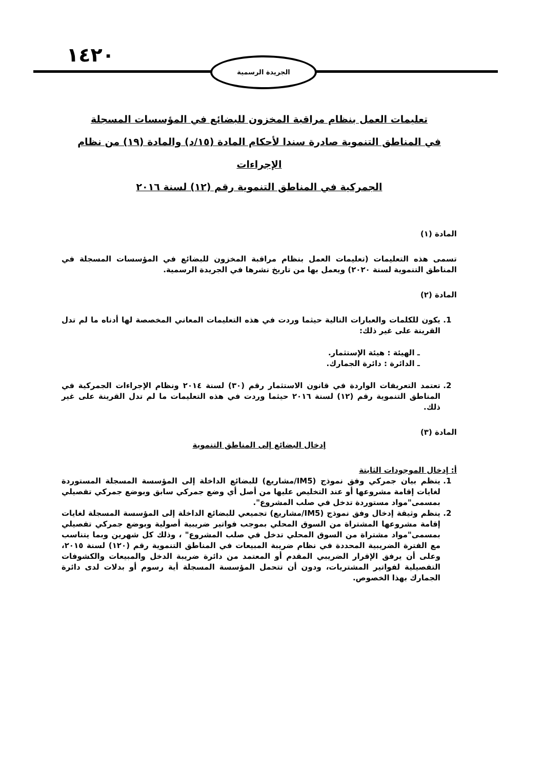١٤٢٠ الجريدة الرسمية
تعليمات العمل بنظام مراقبة المخزون للبضائع في المؤسسات المسجلة
في المناطق التنموية صادرة سندا لأحكام المادة (١٥/د) والمادة (١٩) من نظام الإجراءات
الجمركية في المناطق التنموية رقم (١٢) لسنة ٢٠١٦
المادة (١)
تسمى هذه التعليمات (تعليمات العمل بنظام مراقبة المخزون للبضائع في المؤسسات المسجلة في المناطق التنموية لسنة ٢٠٢٠) ويعمل بها من تاريخ نشرها في الجريدة الرسمية.
المادة (٢)
1. يكون للكلمات والعبارات التالية حيثما وردت في هذه التعليمات المعاني المخصصة لها أدناه ما لم تدل القرينة على غير ذلك:
ـ الهيئة : هيئة الإستثمار.
ـ الدائرة : دائرة الجمارك.
2. تعتمد التعريفات الواردة في قانون الاستثمار رقم (٣٠) لسنة ٢٠١٤ ونظام الإجراءات الجمركية في المناطق التنموية رقم (١٢) لسنة ٢٠١٦ حيثما وردت في هذه التعليمات ما لم تدل القرينة على غير ذلك.
المادة (٣)
إدخال البضائع إلى المناطق التنموية
أ: إدخال الموجودات الثابتة
1. ينظم بيان جمركي وفق نموذج (IM5/مشاريع) للبضائع الداخلة إلى المؤسسة المسجلة المستوردة لغايات إقامة مشروعها أو عند التخليص عليها من أصل أي وضع جمركي سابق وبوضع جمركي تفصيلي بمسمى"مواد مستوردة تدخل في صلب المشروع".
2. ينظم وثيقة إدخال وفق نموذج (IM5/مشاريع) تجميعي للبضائع الداخلة إلى المؤسسة المسجلة لغايات إقامة مشروعها المشتراة من السوق المحلي بموجب فواتير ضريبية أصولية وبوضع جمركي تفصيلي بمسمى"مواد مشتراة من السوق المحلي تدخل في صلب المشروع" ، وذلك كل شهرين وبما يتناسب مع الفترة الضريبية المحددة في نظام ضريبة المبيعات في المناطق التنموية رقم (١٢٠) لسنة ٢٠١٥، وعلى أن يرفق الإقرار الضريبي المقدم أو المعتمد من دائرة ضريبة الدخل والمبيعات والكشوفات التفصيلية لفواتير المشتريات، ودون أن تتحمل المؤسسة المسجلة أية رسوم أو بدلات لدى دائرة الجمارك بهذا الخصوص.